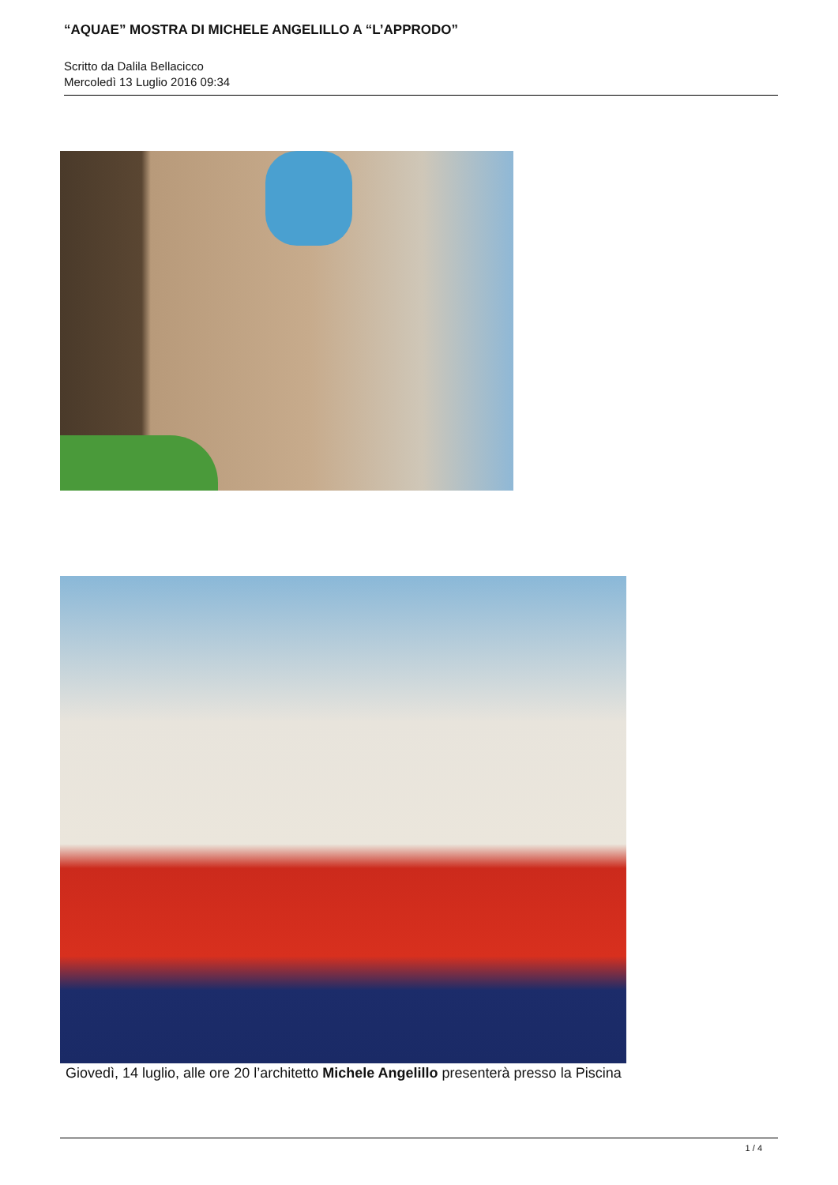“AQUAE” MOSTRA DI MICHELE ANGELILLO A “L’APPRODO”
Scritto da Dalila Bellacicco
Mercoledì 13 Luglio 2016 09:34
Giovedì, 14 luglio, alle ore 20 l’architetto Michele Angelillo presenterà presso la Piscina
1 / 4